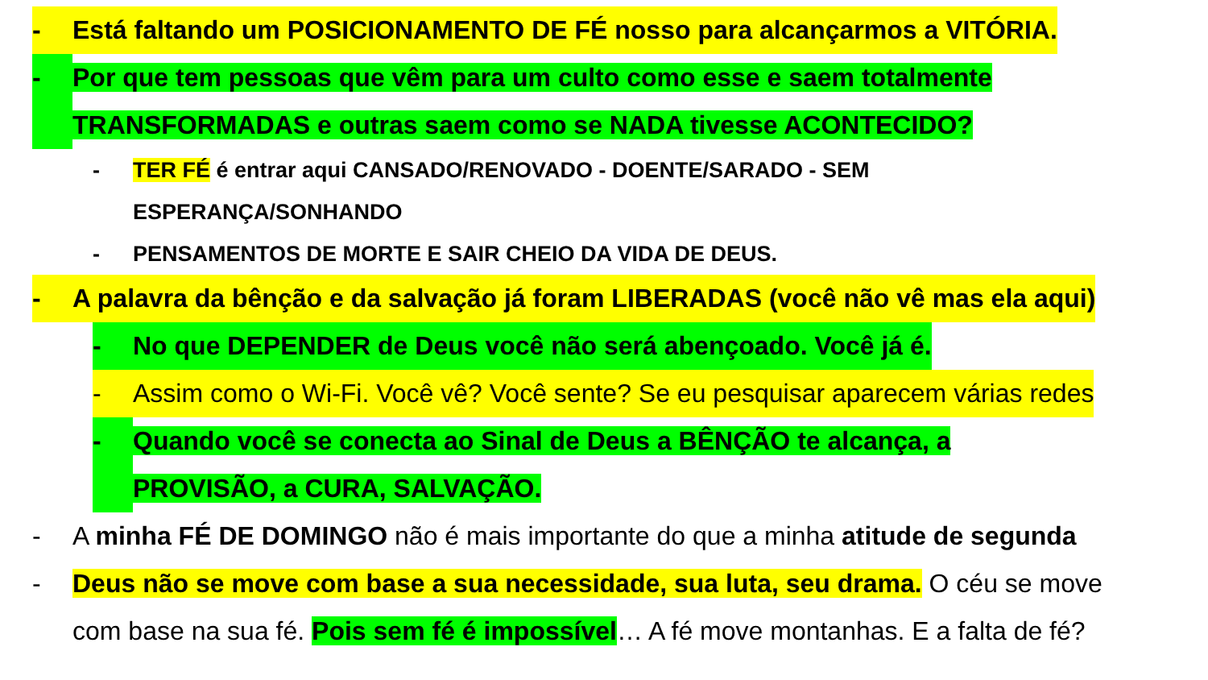- Está faltando um POSICIONAMENTO DE FÉ nosso para alcançarmos a VITÓRIA.
- Por que tem pessoas que vêm para um culto como esse e saem totalmente
TRANSFORMADAS e outras saem como se NADA tivesse ACONTECIDO?
- TER FÉ é entrar aqui CANSADO/RENOVADO - DOENTE/SARADO - SEM
ESPERANÇA/SONHANDO
- PENSAMENTOS DE MORTE E SAIR CHEIO DA VIDA DE DEUS.
- A palavra da bênção e da salvação já foram LIBERADAS (você não vê mas ela aqui)
- No que DEPENDER de Deus você não será abençoado. Você já é.
- Assim como o Wi-Fi. Você vê? Você sente? Se eu pesquisar aparecem várias redes
- Quando você se conecta ao Sinal de Deus a BÊNÇÃO te alcança, a
PROVISÃO, a CURA, SALVAÇÃO.
- A minha FÉ DE DOMINGO não é mais importante do que a minha atitude de segunda
- Deus não se move com base a sua necessidade, sua luta, seu drama. O céu se move
com base na sua fé. Pois sem fé é impossível… A fé move montanhas. E a falta de fé?